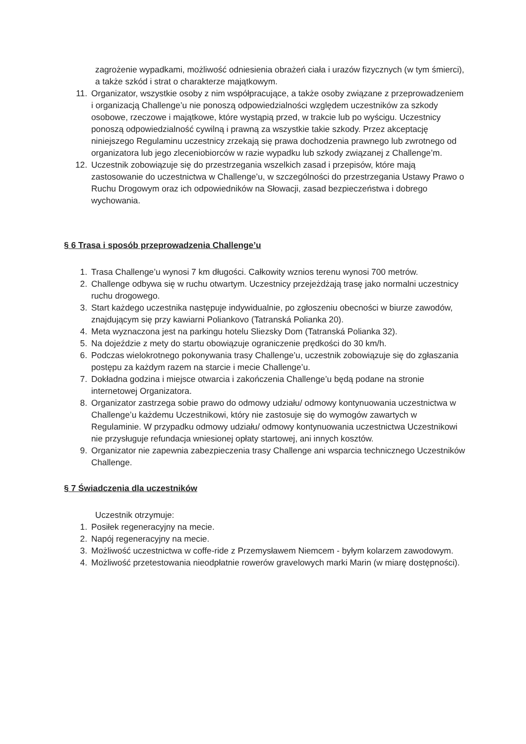zagrożenie wypadkami, możliwość odniesienia obrażeń ciała i urazów fizycznych (w tym śmierci), a także szkód i strat o charakterze majątkowym.
11. Organizator, wszystkie osoby z nim współpracujące, a także osoby związane z przeprowadzeniem i organizacją Challenge’u nie ponoszą odpowiedzialności względem uczestników za szkody osobowe, rzeczowe i majątkowe, które wystąpią przed, w trakcie lub po wyścigu. Uczestnicy ponoszą odpowiedzialność cywilną i prawną za wszystkie takie szkody. Przez akceptację niniejszego Regulaminu uczestnicy zrzekają się prawa dochodzenia prawnego lub zwrotnego od organizatora lub jego zleceniobiorców w razie wypadku lub szkody związanej z Challenge’m.
12. Uczestnik zobowiązuje się do przestrzegania wszelkich zasad i przepisów, które mają zastosowanie do uczestnictwa w Challenge’u, w szczególności do przestrzegania Ustawy Prawo o Ruchu Drogowym oraz ich odpowiedników na Słowacji, zasad bezpieczeństwa i dobrego wychowania.
§ 6 Trasa i sposób przeprowadzenia Challenge’u
1. Trasa Challenge’u wynosi 7 km długości. Całkowity wznios terenu wynosi 700 metrów.
2. Challenge odbywa się w ruchu otwartym. Uczestnicy przejeżdżają trasę jako normalni uczestnicy ruchu drogowego.
3. Start każdego uczestnika następuje indywidualnie, po zgłoszeniu obecności w biurze zawodów, znajdującym się przy kawiarni Poliankovo (Tatranská Polianka 20).
4. Meta wyznaczona jest na parkingu hotelu Sliezsky Dom (Tatranská Polianka 32).
5. Na dojeździe z mety do startu obowiązuje ograniczenie prędkości do 30 km/h.
6. Podczas wielokrotnego pokonywania trasy Challenge’u, uczestnik zobowiązuje się do zgłaszania postępu za każdym razem na starcie i mecie Challenge’u.
7. Dokładna godzina i miejsce otwarcia i zakończenia Challenge’u będą podane na stronie internetowej Organizatora.
8. Organizator zastrzega sobie prawo do odmowy udziału/ odmowy kontynuowania uczestnictwa w Challenge’u każdemu Uczestnikowi, który nie zastosuje się do wymogów zawartych w Regulaminie. W przypadku odmowy udziału/ odmowy kontynuowania uczestnictwa Uczestnikowi nie przysługuje refundacja wniesionej opłaty startowej, ani innych kosztów.
9. Organizator nie zapewnia zabezpieczenia trasy Challenge ani wsparcia technicznego Uczestników Challenge.
§ 7 Świadczenia dla uczestników
Uczestnik otrzymuje:
1. Posiłek regeneracyjny na mecie.
2. Napój regeneracyjny na mecie.
3. Możliwość uczestnictwa w coffe-ride z Przemysławem Niemcem - byłym kolarzem zawodowym.
4. Możliwość przetestowania nieodpłatnie rowerów gravelowych marki Marin (w miarę dostępności).